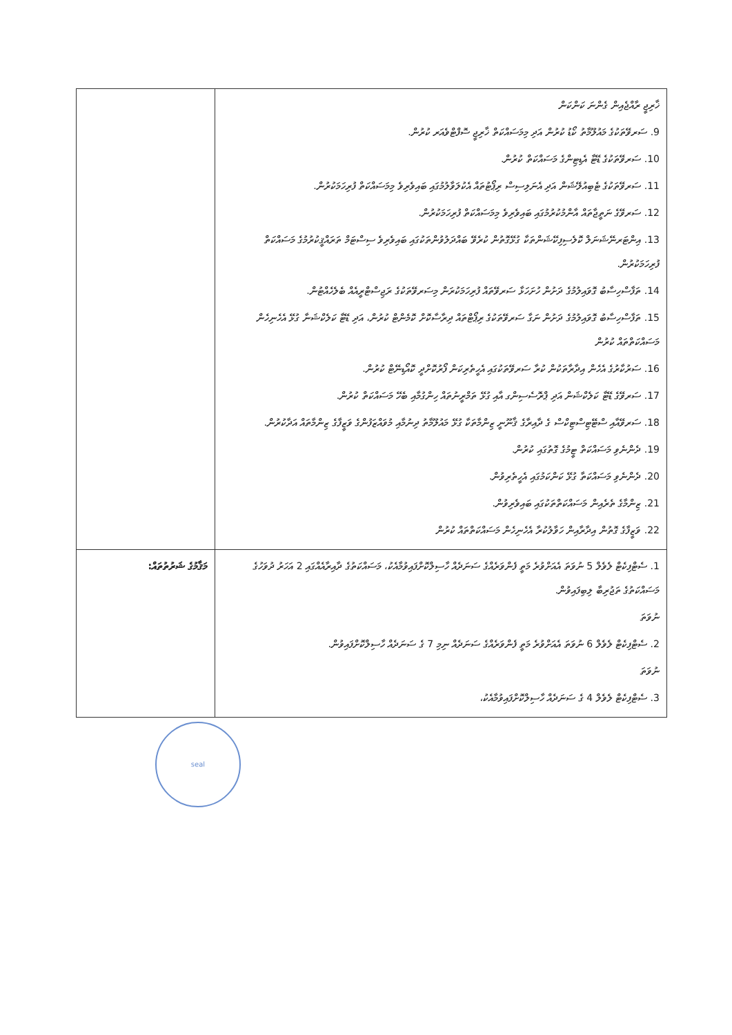| ޚާރިޖީ ރާއްޖެއިން ގެންނަ ކަންކަން 9. ސަރވޭތަކުގެ މައުލޫމާތު ކޯޑު ކުރުން އަދި މިމަސައްކަތް ޚާރިޖީ ސޮފްޓްވެއަރ ކުރުން. 10. ސަރވޭތަކުގެ ޑޭޓާ އެޑިޓިންގެ މަސައްކަތް ކުރުން. 11. ސަރވޭތަކުގެ ޓެބިއުލޭޝަން އަދި އެނަލިސިސް ރިޕޯޓުތައް އެކުލަވާލުމުގައި ބައިވެރިވެ މިމަސައްކަތް ފުރިހަމަކުރުން. 12. ސަރވޭގެ ނަތީޖާތައް އާންމުކުރުމުގައި ބައިވެރިވެ މިމަސައްކަތް ފުރިހަމަކުރުން. 13. އިންޓަރނޭޝަނަލް ކޮލެސިފިކޭޝަންތަކާ ގުޅޭގޮތުން ކުރެވޭ ބައްދަލުވުންތަކުގައި ބައިވެރިވެ ސިސްޓަމް ތަރައްޤީކުރުމުގެ މަސައްކަތް ފުރިހަމަކުރުން. 14. ތަފާސްހިސާބު ގޮވައިލުމުގެ ދަށުން ހުށަހަޅާ ސަރވޭތައް ފުރިހަމަކުރަން މިސަރވޭތަކުގެ ރަޖިސްޓްރީއެއް ބެލެހެއްޓުން. 15. ތަފާސްހިސާބު ގޮވައިލުމުގެ ދަށުން ނަގާ ސަރވޭތަކުގެ ރިޕޯޓްތައް ދިރާސާކޮށް ކޮމެންޓް ކުރުން، އަދި ޑޭޓާ ކަލެކްޝަނާ ގުޅޭ އެހެނިހެން މަސައްކަތްތައް ކުރުން 16. ސަރުކާރުގެ އެހެން އިދާރާތަކުން ކުރާ ސަރވޭތަކުގައި އެހީތެރިކަން ފޯރުކޮށްދީ ކޮއޯޑިނޭޓް ކުރުން. 17. ސަރވޭގެ ޑޭޓާ ކަލެކްޝަން އަދި ޕްރޮސެސިންގ އާއި ގުޅޭ ތަމްރީނުތައް ހިންގުމާއި ބެހޭ މަސައްކަތް ކުރުން. 18. ސަރވޭއާއި ސްޓޭޓިސްޓިކްސް ގެ ދާއިރާގެ ޤާނޫނީ ޒިންމާތަކާ ގުޅޭ މައުލޫމާތު ދިނުމާއި މުވައްޒަފުންގެ ވަޒީފާގެ ޒިންމާތައް އަދާކުރުން. 19. ދެންނެވި މަސައްކަތް ޓީމުގެ ގޮތުގައި ކުރުން. 20. ދެންނެވި މަސައްކަތާ ގުޅޭ ކަންކަމުގައި އެހީތެރިވުން. 21. ޒިންމާގެ ތެރެއިން މަސައްކަތްތަކުގައި ބައިވެރިވުން. 22. ވަޒީފާގެ ގޮތުން އިދާރާއިން ހަވާލުކުރާ އެހެނިހެން މަސައްކަތްތައް ކުރުން | |
| 1. ސެޓްފިކެޓް ލެވެލް 5 ނުވަތަ އެއަށްވުރެ މަތީ ފެންވަރެއްގެ ސަނަދެއް ހާސިލްކޮށްފައިވުމާއެކު، މަސައްކަތުގެ ދާއިރާއެއްގައި 2 އަހަރު ދުވަހުގެ މަސައްކަތުގެ ތަޖުރިބާ ލިބިފައިވުން. ނުވަތަ 2. ސެޓްފިކެޓް ލެވެލް 6 ނުވަތަ އެއަށްވުރެ މަތީ ފެންވަރެއްގެ ސަނަދެއް ނިމި 7 ގެ ސަނަދެއް ހާސިލްކޮށްފައިވުން. ނުވަތަ 3. ސެޓްފިކެޓް ލެވެލް 4 ގެ ސަނަދެއް ހާސިލްކޮށްފައިވުމާއެކު، | މަޤާމުގެ ޝަރުތުތައް: |
seal